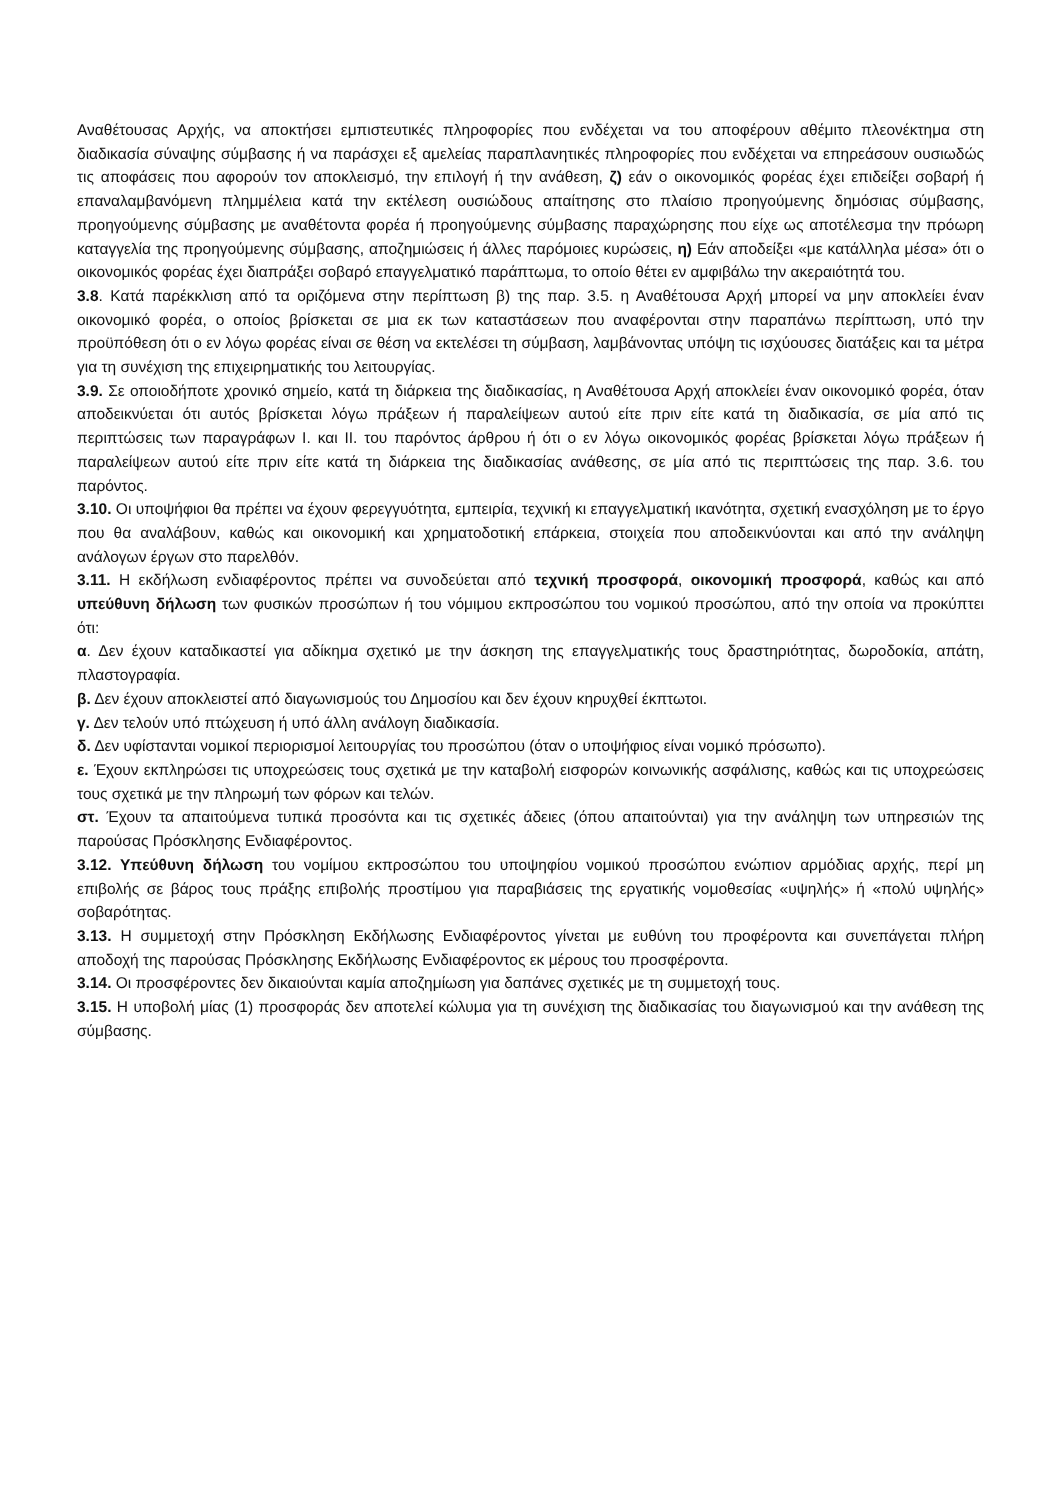Αναθέτουσας Αρχής, να αποκτήσει εμπιστευτικές πληροφορίες που ενδέχεται να του αποφέρουν αθέμιτο πλεονέκτημα στη διαδικασία σύναψης σύμβασης ή να παράσχει εξ αμελείας παραπλανητικές πληροφορίες που ενδέχεται να επηρεάσουν ουσιωδώς τις αποφάσεις που αφορούν τον αποκλεισμό, την επιλογή ή την ανάθεση, ζ) εάν ο οικονομικός φορέας έχει επιδείξει σοβαρή ή επαναλαμβανόμενη πλημμέλεια κατά την εκτέλεση ουσιώδους απαίτησης στο πλαίσιο προηγούμενης δημόσιας σύμβασης, προηγούμενης σύμβασης με αναθέτοντα φορέα ή προηγούμενης σύμβασης παραχώρησης που είχε ως αποτέλεσμα την πρόωρη καταγγελία της προηγούμενης σύμβασης, αποζημιώσεις ή άλλες παρόμοιες κυρώσεις, η) Εάν αποδείξει «με κατάλληλα μέσα» ότι ο οικονομικός φορέας έχει διαπράξει σοβαρό επαγγελματικό παράπτωμα, το οποίο θέτει εν αμφιβάλω την ακεραιότητά του.
3.8. Κατά παρέκκλιση από τα οριζόμενα στην περίπτωση β) της παρ. 3.5. η Αναθέτουσα Αρχή μπορεί να μην αποκλείει έναν οικονομικό φορέα, ο οποίος βρίσκεται σε μια εκ των καταστάσεων που αναφέρονται στην παραπάνω περίπτωση, υπό την προϋπόθεση ότι ο εν λόγω φορέας είναι σε θέση να εκτελέσει τη σύμβαση, λαμβάνοντας υπόψη τις ισχύουσες διατάξεις και τα μέτρα για τη συνέχιση της επιχειρηματικής του λειτουργίας.
3.9. Σε οποιοδήποτε χρονικό σημείο, κατά τη διάρκεια της διαδικασίας, η Αναθέτουσα Αρχή αποκλείει έναν οικονομικό φορέα, όταν αποδεικνύεται ότι αυτός βρίσκεται λόγω πράξεων ή παραλείψεων αυτού είτε πριν είτε κατά τη διαδικασία, σε μία από τις περιπτώσεις των παραγράφων Ι. και ΙΙ. του παρόντος άρθρου ή ότι ο εν λόγω οικονομικός φορέας βρίσκεται λόγω πράξεων ή παραλείψεων αυτού είτε πριν είτε κατά τη διάρκεια της διαδικασίας ανάθεσης, σε μία από τις περιπτώσεις της παρ. 3.6. του παρόντος.
3.10. Οι υποψήφιοι θα πρέπει να έχουν φερεγγυότητα, εμπειρία, τεχνική κι επαγγελματική ικανότητα, σχετική ενασχόληση με το έργο που θα αναλάβουν, καθώς και οικονομική και χρηματοδοτική επάρκεια, στοιχεία που αποδεικνύονται και από την ανάληψη ανάλογων έργων στο παρελθόν.
3.11. Η εκδήλωση ενδιαφέροντος πρέπει να συνοδεύεται από τεχνική προσφορά, οικονομική προσφορά, καθώς και από υπεύθυνη δήλωση των φυσικών προσώπων ή του νόμιμου εκπροσώπου του νομικού προσώπου, από την οποία να προκύπτει ότι:
α. Δεν έχουν καταδικαστεί για αδίκημα σχετικό με την άσκηση της επαγγελματικής τους δραστηριότητας, δωροδοκία, απάτη, πλαστογραφία.
β. Δεν έχουν αποκλειστεί από διαγωνισμούς του Δημοσίου και δεν έχουν κηρυχθεί έκπτωτοι.
γ. Δεν τελούν υπό πτώχευση ή υπό άλλη ανάλογη διαδικασία.
δ. Δεν υφίστανται νομικοί περιορισμοί λειτουργίας του προσώπου (όταν ο υποψήφιος είναι νομικό πρόσωπο).
ε. Έχουν εκπληρώσει τις υποχρεώσεις τους σχετικά με την καταβολή εισφορών κοινωνικής ασφάλισης, καθώς και τις υποχρεώσεις τους σχετικά με την πληρωμή των φόρων και τελών.
στ. Έχουν τα απαιτούμενα τυπικά προσόντα και τις σχετικές άδειες (όπου απαιτούνται) για την ανάληψη των υπηρεσιών της παρούσας Πρόσκλησης Ενδιαφέροντος.
3.12. Υπεύθυνη δήλωση του νομίμου εκπροσώπου του υποψηφίου νομικού προσώπου ενώπιον αρμόδιας αρχής, περί μη επιβολής σε βάρος τους πράξης επιβολής προστίμου για παραβιάσεις της εργατικής νομοθεσίας «υψηλής» ή «πολύ υψηλής» σοβαρότητας.
3.13. Η συμμετοχή στην Πρόσκληση Εκδήλωσης Ενδιαφέροντος γίνεται με ευθύνη του προφέροντα και συνεπάγεται πλήρη αποδοχή της παρούσας Πρόσκλησης Εκδήλωσης Ενδιαφέροντος εκ μέρους του προσφέροντα.
3.14. Οι προσφέροντες δεν δικαιούνται καμία αποζημίωση για δαπάνες σχετικές με τη συμμετοχή τους.
3.15. Η υποβολή μίας (1) προσφοράς δεν αποτελεί κώλυμα για τη συνέχιση της διαδικασίας του διαγωνισμού και την ανάθεση της σύμβασης.